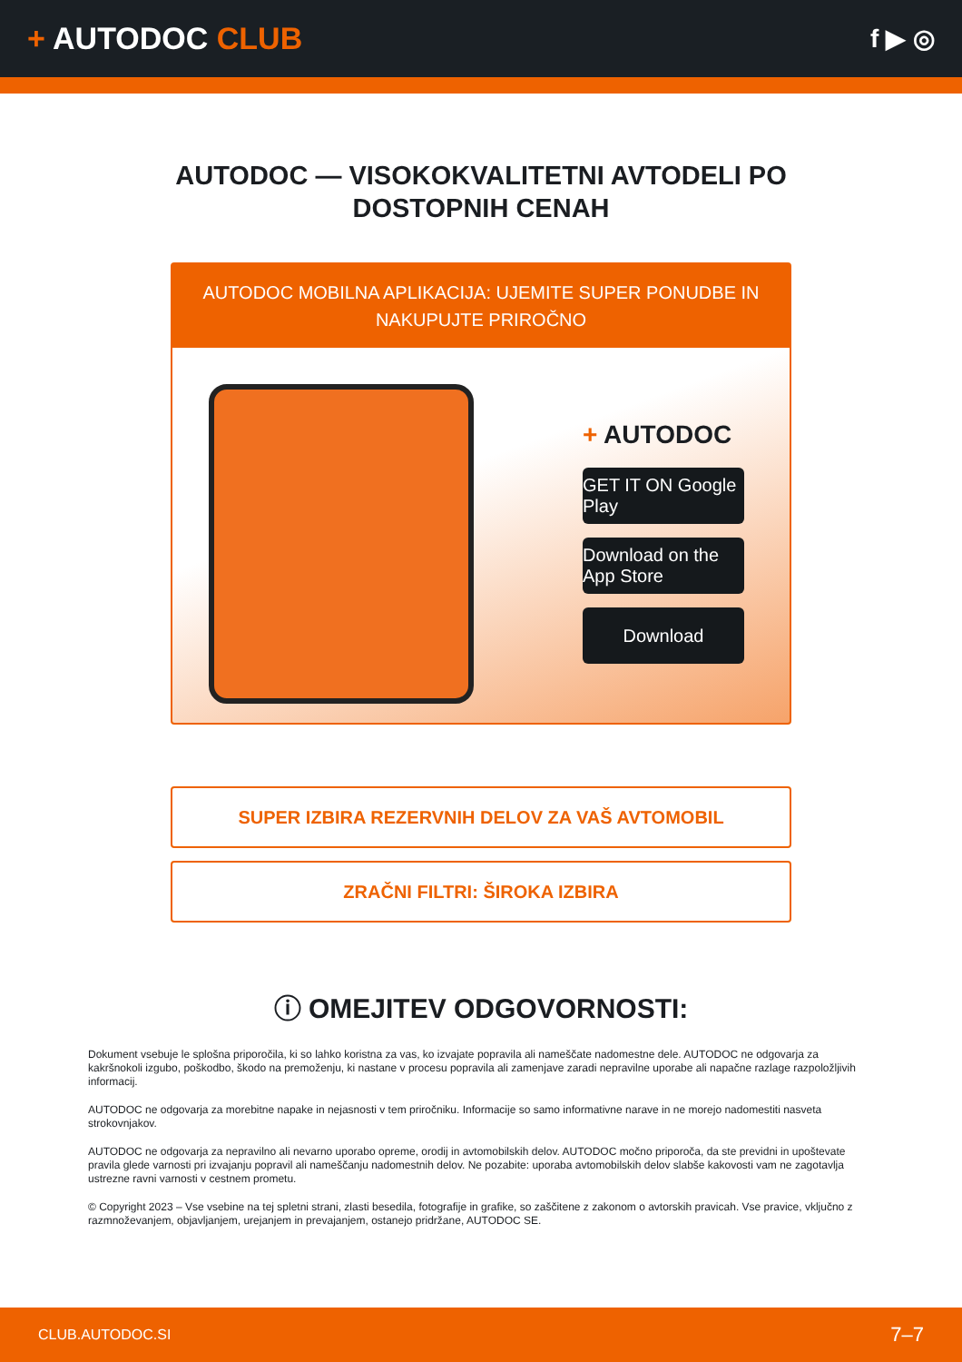+ AUTODOC CLUB
f ▶ ◎
AUTODOC — VISOKOKVALITETNI AVTODELI PO DOSTOPNIH CENAH
AUTODOC MOBILNA APLIKACIJA: UJEMITE SUPER PONUDBE IN NAKUPUJTE PRIROČNO
+ AUTODOC
GET IT ON Google Play
Download on the App Store
Download
SUPER IZBIRA REZERVNIH DELOV ZA VAŠ AVTOMOBIL
ZRAČNI FILTRI: ŠIROKA IZBIRA
ⓘ OMEJITEV ODGOVORNOSTI:
Dokument vsebuje le splošna priporočila, ki so lahko koristna za vas, ko izvajate popravila ali nameščate nadomestne dele. AUTODOC ne odgovarja za kakršnokoli izgubo, poškodbo, škodo na premoženju, ki nastane v procesu popravila ali zamenjave zaradi nepravilne uporabe ali napačne razlage razpoložljivih informacij.
AUTODOC ne odgovarja za morebitne napake in nejasnosti v tem priročniku. Informacije so samo informativne narave in ne morejo nadomestiti nasveta strokovnjakov.
AUTODOC ne odgovarja za nepravilno ali nevarno uporabo opreme, orodij in avtomobilskih delov. AUTODOC močno priporoča, da ste previdni in upoštevate pravila glede varnosti pri izvajanju popravil ali nameščanju nadomestnih delov. Ne pozabite: uporaba avtomobilskih delov slabše kakovosti vam ne zagotavlja ustrezne ravni varnosti v cestnem prometu.
© Copyright 2023 – Vse vsebine na tej spletni strani, zlasti besedila, fotografije in grafike, so zaščitene z zakonom o avtorskih pravicah. Vse pravice, vključno z razmnoževanjem, objavljanjem, urejanjem in prevajanjem, ostanejo pridržane, AUTODOC SE.
CLUB.AUTODOC.SI 7–7